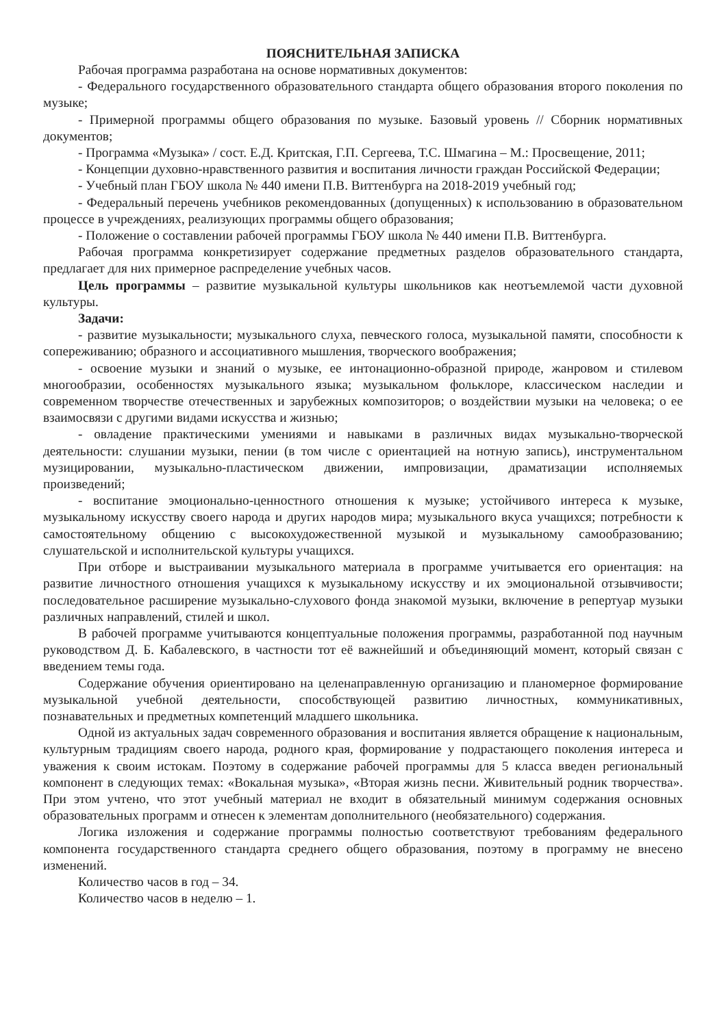ПОЯСНИТЕЛЬНАЯ ЗАПИСКА
Рабочая программа разработана на основе нормативных документов:
- Федерального государственного образовательного стандарта общего образования второго поколения по музыке;
- Примерной программы общего образования по музыке. Базовый уровень // Сборник нормативных документов;
- Программа «Музыка» / сост. Е.Д. Критская, Г.П. Сергеева, Т.С. Шмагина – М.: Просвещение, 2011;
- Концепции духовно-нравственного развития и воспитания личности граждан Российской Федерации;
- Учебный план ГБОУ школа № 440 имени П.В. Виттенбурга на 2018-2019 учебный год;
- Федеральный перечень учебников рекомендованных (допущенных) к использованию в образовательном процессе в учреждениях, реализующих программы общего образования;
- Положение о составлении рабочей программы ГБОУ школа № 440 имени П.В. Виттенбурга.
Рабочая программа конкретизирует содержание предметных разделов образовательного стандарта, предлагает для них примерное распределение учебных часов.
Цель программы – развитие музыкальной культуры школьников как неотъемлемой части духовной культуры.
Задачи:
- развитие музыкальности; музыкального слуха, певческого голоса, музыкальной памяти, способности к сопереживанию; образного и ассоциативного мышления, творческого воображения;
- освоение музыки и знаний о музыке, ее интонационно-образной природе, жанровом и стилевом многообразии, особенностях музыкального языка; музыкальном фольклоре, классическом наследии и современном творчестве отечественных и зарубежных композиторов; о воздействии музыки на человека; о ее взаимосвязи с другими видами искусства и жизнью;
- овладение практическими умениями и навыками в различных видах музыкально-творческой деятельности: слушании музыки, пении (в том числе с ориентацией на нотную запись), инструментальном музицировании, музыкально-пластическом движении, импровизации, драматизации исполняемых произведений;
- воспитание эмоционально-ценностного отношения к музыке; устойчивого интереса к музыке, музыкальному искусству своего народа и других народов мира; музыкального вкуса учащихся; потребности к самостоятельному общению с высокохудожественной музыкой и музыкальному самообразованию; слушательской и исполнительской культуры учащихся.
При отборе и выстраивании музыкального материала в программе учитывается его ориентация: на развитие личностного отношения учащихся к музыкальному искусству и их эмоциональной отзывчивости; последовательное расширение музыкально-слухового фонда знакомой музыки, включение в репертуар музыки различных направлений, стилей и школ.
В рабочей программе учитываются концептуальные положения программы, разработанной под научным руководством Д. Б. Кабалевского, в частности тот её важнейший и объединяющий момент, который связан с введением темы года.
Содержание обучения ориентировано на целенаправленную организацию и планомерное формирование музыкальной учебной деятельности, способствующей развитию личностных, коммуникативных, познавательных и предметных компетенций младшего школьника.
Одной из актуальных задач современного образования и воспитания является обращение к национальным, культурным традициям своего народа, родного края, формирование у подрастающего поколения интереса и уважения к своим истокам. Поэтому в содержание рабочей программы для 5 класса введен региональный компонент в следующих темах: «Вокальная музыка», «Вторая жизнь песни. Живительный родник творчества». При этом учтено, что этот учебный материал не входит в обязательный минимум содержания основных образовательных программ и отнесен к элементам дополнительного (необязательного) содержания.
Логика изложения и содержание программы полностью соответствуют требованиям федерального компонента государственного стандарта среднего общего образования, поэтому в программу не внесено изменений.
Количество часов в год – 34.
Количество часов в неделю – 1.